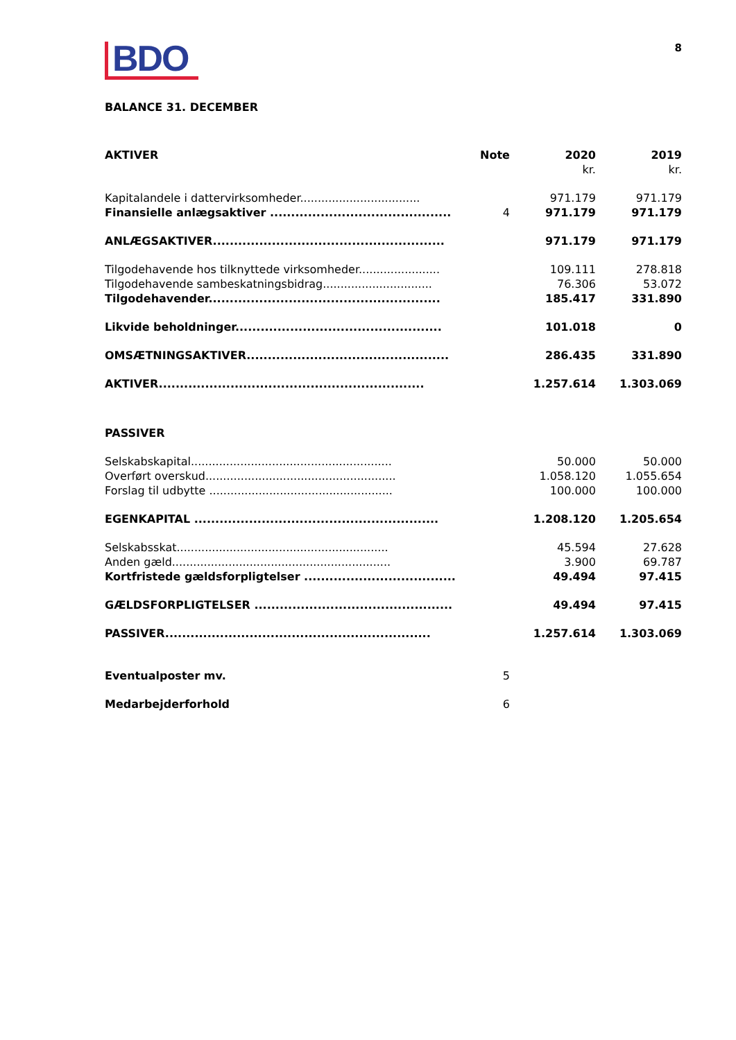BDO
8
BALANCE 31. DECEMBER
| AKTIVER | Note | 2020 | 2019 |
| --- | --- | --- | --- |
| | | kr. | kr. |
| Kapitalandele i dattervirksomheder.................................. | | 971.179 | 971.179 |
| Finansielle anlægsaktiver ........................................... | 4 | 971.179 | 971.179 |
| ANLÆGSAKTIVER....................................................... | | 971.179 | 971.179 |
| Tilgodehavende hos tilknyttede virksomheder....................... | | 109.111 | 278.818 |
| Tilgodehavende sambeskatningsbidrag............................... | | 76.306 | 53.072 |
| Tilgodehavender....................................................... | | 185.417 | 331.890 |
| Likvide beholdninger................................................. | | 101.018 | 0 |
| OMSÆTNINGSAKTIVER................................................ | | 286.435 | 331.890 |
| AKTIVER............................................................... | | 1.257.614 | 1.303.069 |
| PASSIVER | | | |
| Selskabskapital......................................................... | | 50.000 | 50.000 |
| Overført overskud...................................................... | | 1.058.120 | 1.055.654 |
| Forslag til udbytte .................................................... | | 100.000 | 100.000 |
| EGENKAPITAL .......................................................... | | 1.208.120 | 1.205.654 |
| Selskabsskat............................................................ | | 45.594 | 27.628 |
| Anden gæld.............................................................. | | 3.900 | 69.787 |
| Kortfristede gældsforpligtelser .................................... | | 49.494 | 97.415 |
| GÆLDSFORPLIGTELSER ............................................... | | 49.494 | 97.415 |
| PASSIVER............................................................... | | 1.257.614 | 1.303.069 |
| Eventualposter mv. | 5 | | |
| Medarbejderforhold | 6 | | |